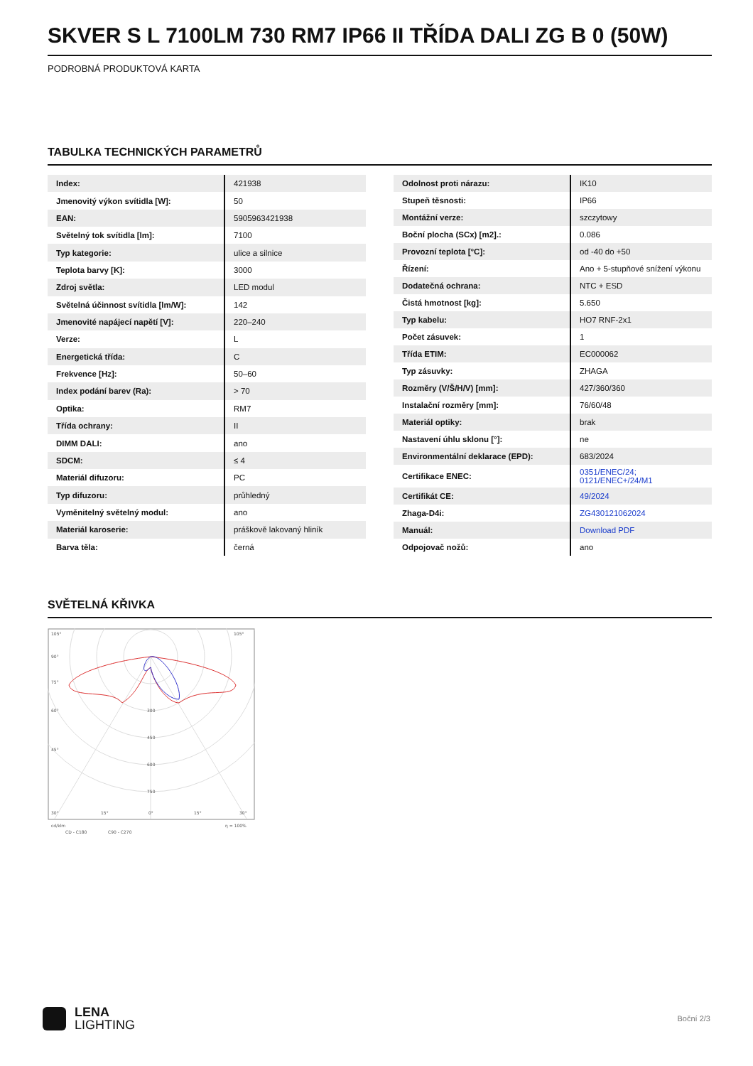SKVER S L 7100LM 730 RM7 IP66 II TŘÍDA DALI ZG B 0 (50W)
PODROBNÁ PRODUKTOVÁ KARTA
TABULKA TECHNICKÝCH PARAMETRŮ
| Index: | 421938 |
| Jmenovitý výkon svítidla [W]: | 50 |
| EAN: | 5905963421938 |
| Světelný tok svítidla [lm]: | 7100 |
| Typ kategorie: | ulice a silnice |
| Teplota barvy [K]: | 3000 |
| Zdroj světla: | LED modul |
| Světelná účinnost svítidla [lm/W]: | 142 |
| Jmenovité napájecí napětí [V]: | 220–240 |
| Verze: | L |
| Energetická třída: | C |
| Frekvence [Hz]: | 50–60 |
| Index podání barev (Ra): | > 70 |
| Optika: | RM7 |
| Třída ochrany: | II |
| DIMM DALI: | ano |
| SDCM: | ≤ 4 |
| Materiál difuzoru: | PC |
| Typ difuzoru: | průhledný |
| Vyměnitelný světelný modul: | ano |
| Materiál karoserie: | práškově lakovaný hliník |
| Barva těla: | černá |
| Odolnost proti nárazu: | IK10 |
| Stupeň těsnosti: | IP66 |
| Montážní verze: | szczytowy |
| Boční plocha (SCx) [m2].: | 0.086 |
| Provozní teplota [°C]: | od -40 do +50 |
| Řízení: | Ano + 5-stupňové snížení výkonu |
| Dodatečná ochrana: | NTC + ESD |
| Čistá hmotnost [kg]: | 5.650 |
| Typ kabelu: | HO7 RNF-2x1 |
| Počet zásuvek: | 1 |
| Třída ETIM: | EC000062 |
| Typ zásuvky: | ZHAGA |
| Rozměry (V/Š/H/V) [mm]: | 427/360/360 |
| Instalační rozměry [mm]: | 76/60/48 |
| Materiál optiky: | brak |
| Nastavení úhlu sklonu [°]: | ne |
| Environmentální deklarace (EPD): | 683/2024 |
| Certifikace ENEC: | 0351/ENEC/24; 0121/ENEC+/24/M1 |
| Certifikát CE: | 49/2024 |
| Zhaga-D4i: | ZG430121062024 |
| Manuál: | Download PDF |
| Odpojovač nožů: | ano |
SVĚTELNÁ KŘIVKA
105°
105°
90°
75°
60°
45°
300
450
600
750
30°
15°
0°
15°
30°
cd/klm
η = 100%
CD - C180
C90 - C270
LENA
LIGHTING
Boční 2/3